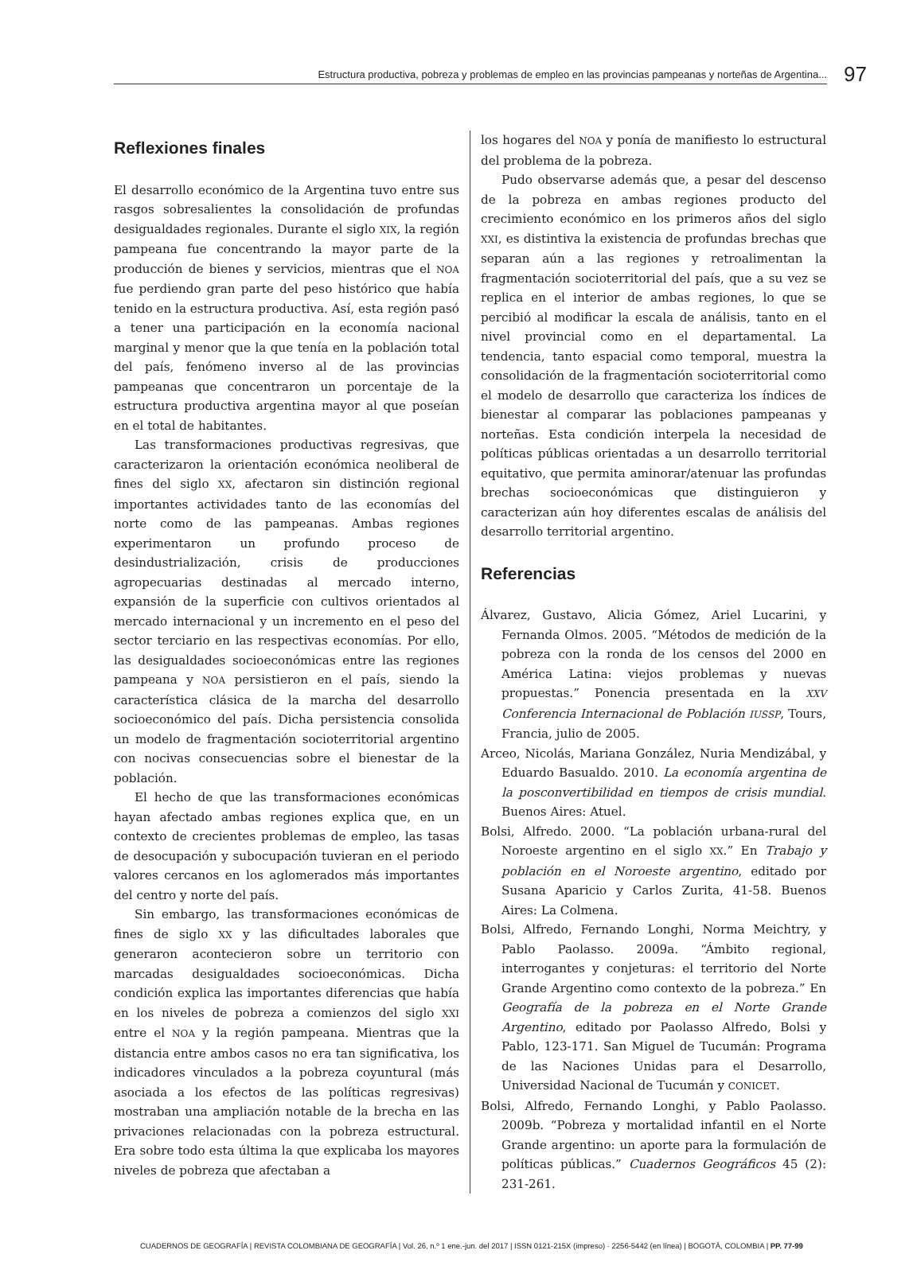Estructura productiva, pobreza y problemas de empleo en las provincias pampeanas y norteñas de Argentina... 97
Reflexiones finales
El desarrollo económico de la Argentina tuvo entre sus rasgos sobresalientes la consolidación de profundas desigualdades regionales. Durante el siglo XIX, la región pampeana fue concentrando la mayor parte de la producción de bienes y servicios, mientras que el NOA fue perdiendo gran parte del peso histórico que había tenido en la estructura productiva. Así, esta región pasó a tener una participación en la economía nacional marginal y menor que la que tenía en la población total del país, fenómeno inverso al de las provincias pampeanas que concentraron un porcentaje de la estructura productiva argentina mayor al que poseían en el total de habitantes.
Las transformaciones productivas regresivas, que caracterizaron la orientación económica neoliberal de fines del siglo XX, afectaron sin distinción regional importantes actividades tanto de las economías del norte como de las pampeanas. Ambas regiones experimentaron un profundo proceso de desindustrialización, crisis de producciones agropecuarias destinadas al mercado interno, expansión de la superficie con cultivos orientados al mercado internacional y un incremento en el peso del sector terciario en las respectivas economías. Por ello, las desigualdades socioeconómicas entre las regiones pampeana y NOA persistieron en el país, siendo la característica clásica de la marcha del desarrollo socioeconómico del país. Dicha persistencia consolida un modelo de fragmentación socioterritorial argentino con nocivas consecuencias sobre el bienestar de la población.
El hecho de que las transformaciones económicas hayan afectado ambas regiones explica que, en un contexto de crecientes problemas de empleo, las tasas de desocupación y subocupación tuvieran en el periodo valores cercanos en los aglomerados más importantes del centro y norte del país.
Sin embargo, las transformaciones económicas de fines de siglo XX y las dificultades laborales que generaron acontecieron sobre un territorio con marcadas desigualdades socioeconómicas. Dicha condición explica las importantes diferencias que había en los niveles de pobreza a comienzos del siglo XXI entre el NOA y la región pampeana. Mientras que la distancia entre ambos casos no era tan significativa, los indicadores vinculados a la pobreza coyuntural (más asociada a los efectos de las políticas regresivas) mostraban una ampliación notable de la brecha en las privaciones relacionadas con la pobreza estructural. Era sobre todo esta última la que explicaba los mayores niveles de pobreza que afectaban a
los hogares del NOA y ponía de manifiesto lo estructural del problema de la pobreza.
Pudo observarse además que, a pesar del descenso de la pobreza en ambas regiones producto del crecimiento económico en los primeros años del siglo XXI, es distintiva la existencia de profundas brechas que separan aún a las regiones y retroalimentan la fragmentación socioterritorial del país, que a su vez se replica en el interior de ambas regiones, lo que se percibió al modificar la escala de análisis, tanto en el nivel provincial como en el departamental. La tendencia, tanto espacial como temporal, muestra la consolidación de la fragmentación socioterritorial como el modelo de desarrollo que caracteriza los índices de bienestar al comparar las poblaciones pampeanas y norteñas. Esta condición interpela la necesidad de políticas públicas orientadas a un desarrollo territorial equitativo, que permita aminorar/atenuar las profundas brechas socioeconómicas que distinguieron y caracterizan aún hoy diferentes escalas de análisis del desarrollo territorial argentino.
Referencias
Álvarez, Gustavo, Alicia Gómez, Ariel Lucarini, y Fernanda Olmos. 2005. “Métodos de medición de la pobreza con la ronda de los censos del 2000 en América Latina: viejos problemas y nuevas propuestas.” Ponencia presentada en la XXV Conferencia Internacional de Población IUSSP, Tours, Francia, julio de 2005.
Arceo, Nicolás, Mariana González, Nuria Mendizábal, y Eduardo Basualdo. 2010. La economía argentina de la posconvertibilidad en tiempos de crisis mundial. Buenos Aires: Atuel.
Bolsi, Alfredo. 2000. “La población urbana-rural del Noroeste argentino en el siglo XX.” En Trabajo y población en el Noroeste argentino, editado por Susana Aparicio y Carlos Zurita, 41-58. Buenos Aires: La Colmena.
Bolsi, Alfredo, Fernando Longhi, Norma Meichtry, y Pablo Paolasso. 2009a. “Ámbito regional, interrogantes y conjeturas: el territorio del Norte Grande Argentino como contexto de la pobreza.” En Geografía de la pobreza en el Norte Grande Argentino, editado por Paolasso Alfredo, Bolsi y Pablo, 123-171. San Miguel de Tucumán: Programa de las Naciones Unidas para el Desarrollo, Universidad Nacional de Tucumán y CONICET.
Bolsi, Alfredo, Fernando Longhi, y Pablo Paolasso. 2009b. “Pobreza y mortalidad infantil en el Norte Grande argentino: un aporte para la formulación de políticas públicas.” Cuadernos Geográficos 45 (2): 231-261.
CUADERNOS DE GEOGRAFÍA | REVISTA COLOMBIANA DE GEOGRAFÍA | Vol. 26, n.º 1 ene.-jun. del 2017 | ISSN 0121-215X (impreso) · 2256-5442 (en línea) | BOGOTÁ, COLOMBIA | PP. 77-99